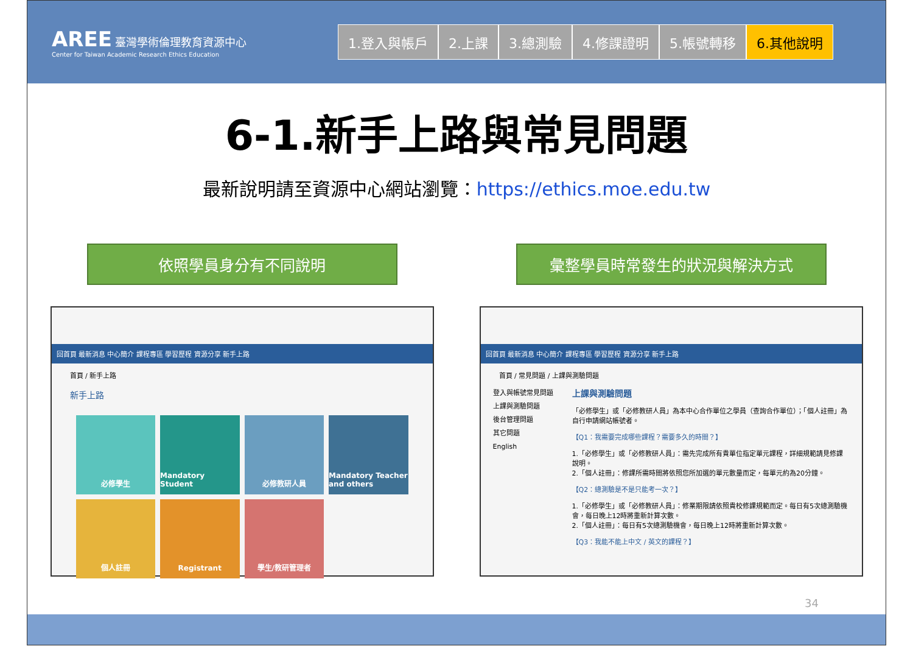AREE 臺灣學術倫理教育資源中心
Center for Taiwan Academic Research Ethics Education
1.登入與帳戶 2.上課 3.總測驗 4.修課證明 5.帳號轉移 6.其他說明
6-1.新手上路與常見問題
最新說明請至資源中心網站瀏覽：https://ethics.moe.edu.tw
依照學員身分有不同說明
回首頁 最新消息 中心簡介 課程專區 學習歷程 資源分享 新手上路
首頁 / 新手上路
新手上路
必修學生
Mandatory Student
必修教研人員
Mandatory Teacher and others
個人註冊
Registrant
學生/教研管理者
彙整學員時常發生的狀況與解決方式
回首頁 最新消息 中心簡介 課程專區 學習歷程 資源分享 新手上路
首頁 / 常見問題 / 上課與測驗問題
登入與帳號常見問題
上課與測驗問題
後台管理問題
其它問題
English
上課與測驗問題
「必修學生」或「必修教研人員」為本中心合作單位之學員（查詢合作單位）；「個人註冊」為自行申請網站帳號者。
【Q1：我需要完成哪些課程？需要多久的時間？】
1.「必修學生」或「必修教研人員」：需先完成所有貴單位指定單元課程，詳細規範請見修課說明。
2.「個人註冊」：修課所需時間將依照您所加選的單元數量而定，每單元約為20分鐘。
【Q2：總測驗是不是只能考一次？】
1.「必修學生」或「必修教研人員」：修業期限請依照貴校修課規範而定。每日有5次總測驗機會，每日晚上12時將重新計算次數。
2.「個人註冊」：每日有5次總測驗機會，每日晚上12時將重新計算次數。
【Q3：我能不能上中文 / 英文的課程？】
34